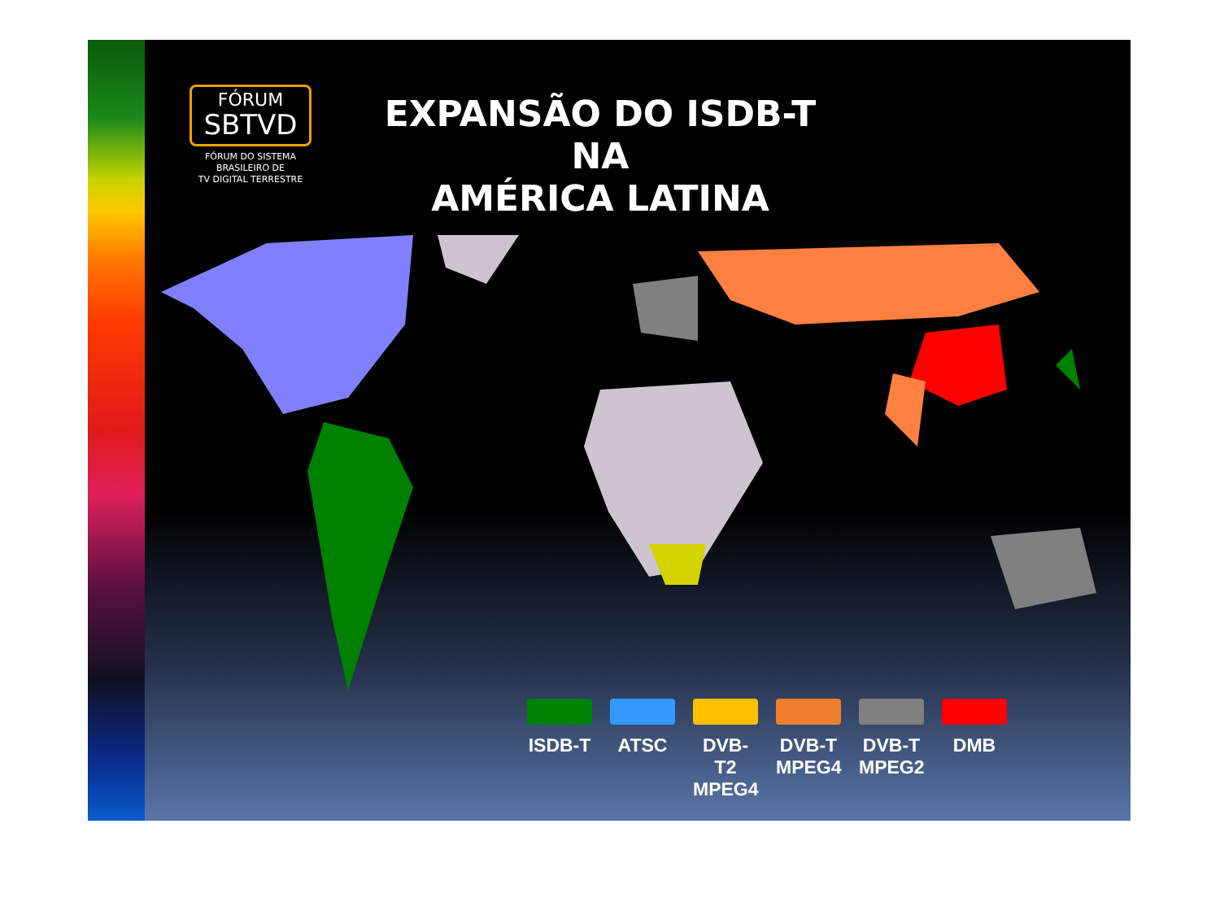FÓRUM
SBTVD
FÓRUM DO SISTEMA
BRASILEIRO DE
TV DIGITAL TERRESTRE
EXPANSÃO DO ISDB-T NA
AMÉRICA LATINA
ISDB-T
ATSC DVB-T2 MPEG4
DVB-T MPEG4
DVB-T MPEG2
DMB